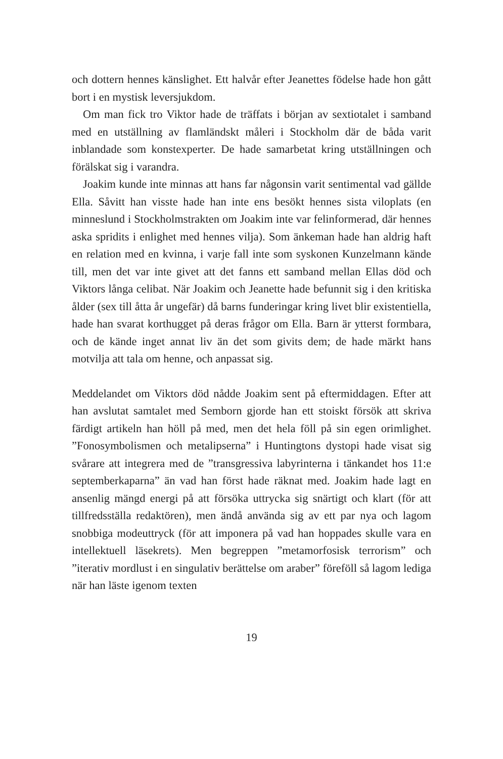och dottern hennes känslighet. Ett halvår efter Jeanettes födelse hade hon gått bort i en mystisk leversjukdom.
Om man fick tro Viktor hade de träffats i början av sextiotalet i samband med en utställning av flamländskt måleri i Stockholm där de båda varit inblandade som konstexperter. De hade samarbetat kring utställningen och förälskat sig i varandra.
Joakim kunde inte minnas att hans far någonsin varit sentimental vad gällde Ella. Såvitt han visste hade han inte ens besökt hennes sista viloplats (en minneslund i Stockholmstrakten om Joakim inte var felinformerad, där hennes aska spridits i enlighet med hennes vilja). Som änkeman hade han aldrig haft en relation med en kvinna, i varje fall inte som syskonen Kunzelmann kände till, men det var inte givet att det fanns ett samband mellan Ellas död och Viktors långa celibat. När Joakim och Jeanette hade befunnit sig i den kritiska ålder (sex till åtta år ungefär) då barns funderingar kring livet blir existentiella, hade han svarat korthugget på deras frågor om Ella. Barn är ytterst formbara, och de kände inget annat liv än det som givits dem; de hade märkt hans motvilja att tala om henne, och anpassat sig.
Meddelandet om Viktors död nådde Joakim sent på eftermiddagen. Efter att han avslutat samtalet med Semborn gjorde han ett stoiskt försök att skriva färdigt artikeln han höll på med, men det hela föll på sin egen orimlighet. ”Fonosymbolismen och metalipserna” i Huntingtons dystopi hade visat sig svårare att integrera med de ”transgressiva labyrinterna i tänkandet hos 11:e septemberkaparna” än vad han först hade räknat med. Joakim hade lagt en ansenlig mängd energi på att försöka uttrycka sig snärtigt och klart (för att tillfredsställa redaktören), men ändå använda sig av ett par nya och lagom snobbiga modeuttryck (för att imponera på vad han hoppades skulle vara en intellektuell läsekrets). Men begreppen ”metamorfosisk terrorism” och ”iterativ mordlust i en singulativ berättelse om araber” föreföll så lagom lediga när han läste igenom texten
19